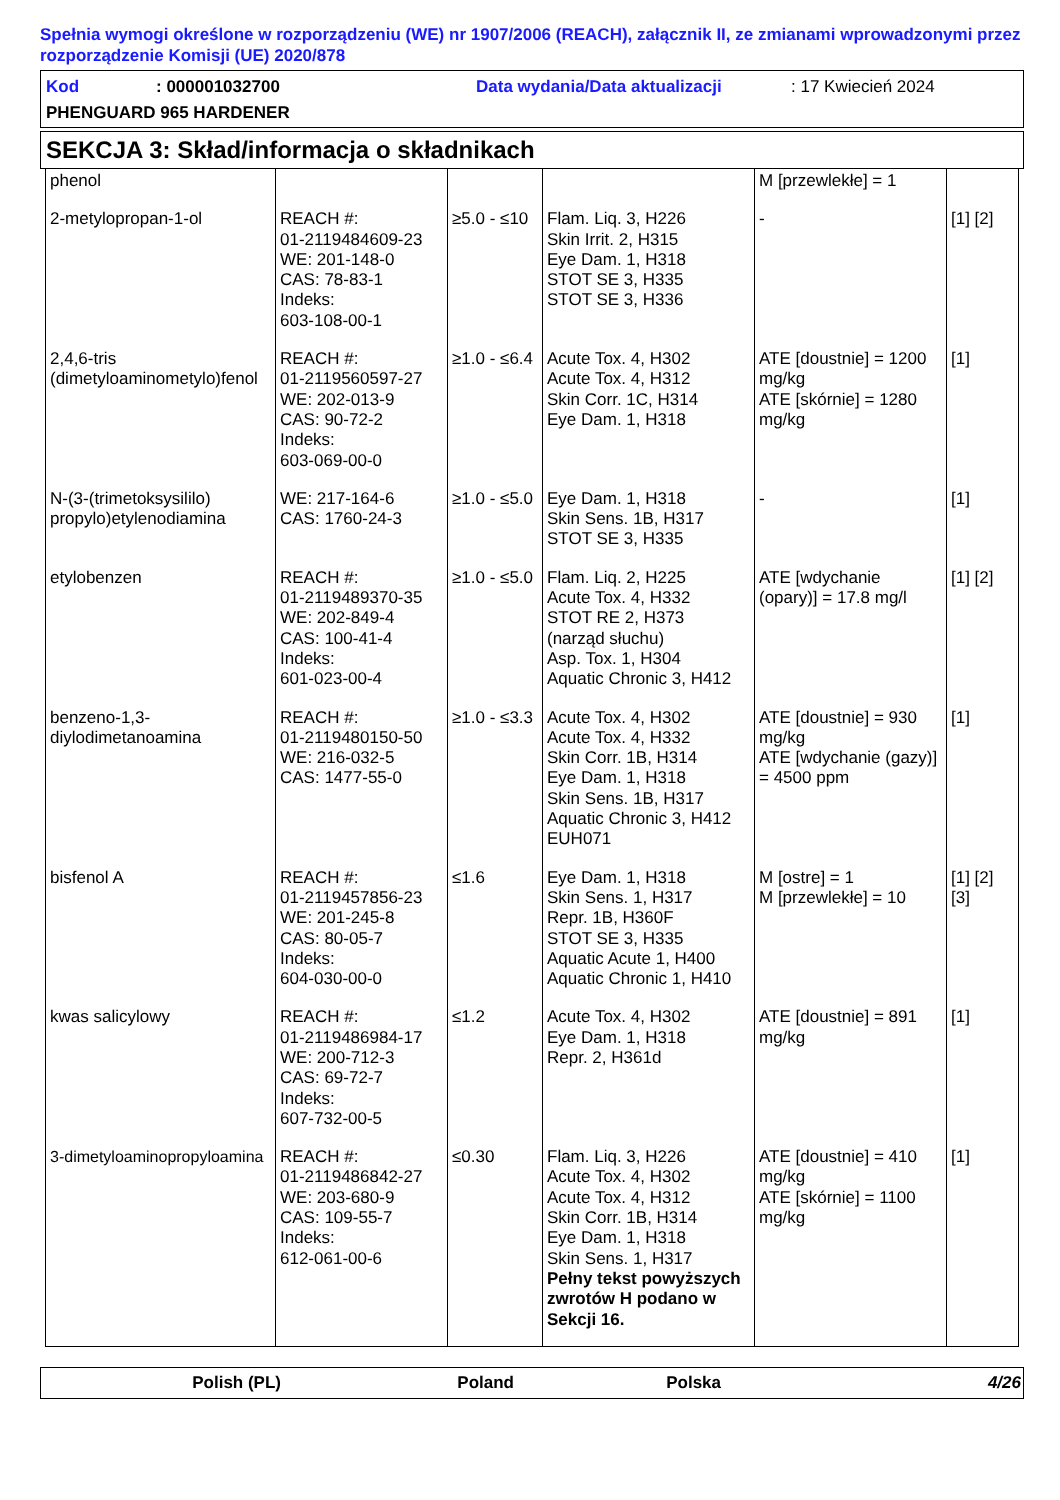Spełnia wymogi określone w rozporządzeniu (WE) nr 1907/2006 (REACH), załącznik II, ze zmianami wprowadzonymi przez rozporządzenie Komisji (UE) 2020/878
Kod: 000001032700 Data wydania/Data aktualizacji: 17 Kwiecień 2024
PHENGUARD 965 HARDENER
SEKCJA 3: Skład/informacja o składnikach
| phenol | | | | M [przewlekłe] = 1 | |
| 2-metylopropan-1-ol | REACH #: 01-2119484609-23 WE: 201-148-0 CAS: 78-83-1 Indeks: 603-108-00-1 | ≥5.0 - ≤10 | Flam. Liq. 3, H226 Skin Irrit. 2, H315 Eye Dam. 1, H318 STOT SE 3, H335 STOT SE 3, H336 | - | [1] [2] |
| 2,4,6-tris (dimetyloaminometylo)fenol | REACH #: 01-2119560597-27 WE: 202-013-9 CAS: 90-72-2 Indeks: 603-069-00-0 | ≥1.0 - ≤6.4 | Acute Tox. 4, H302 Acute Tox. 4, H312 Skin Corr. 1C, H314 Eye Dam. 1, H318 | ATE [doustnie] = 1200 mg/kg ATE [skórnie] = 1280 mg/kg | [1] |
| N-(3-(trimetoksysililo) propylo)etylenodiamina | WE: 217-164-6 CAS: 1760-24-3 | ≥1.0 - ≤5.0 | Eye Dam. 1, H318 Skin Sens. 1B, H317 STOT SE 3, H335 | - | [1] |
| etylobenzen | REACH #: 01-2119489370-35 WE: 202-849-4 CAS: 100-41-4 Indeks: 601-023-00-4 | ≥1.0 - ≤5.0 | Flam. Liq. 2, H225 Acute Tox. 4, H332 STOT RE 2, H373 (narząd słuchu) Asp. Tox. 1, H304 Aquatic Chronic 3, H412 | ATE [wdychanie (opary)] = 17.8 mg/l | [1] [2] |
| benzeno-1,3-diylodimetanoamina | REACH #: 01-2119480150-50 WE: 216-032-5 CAS: 1477-55-0 | ≥1.0 - ≤3.3 | Acute Tox. 4, H302 Acute Tox. 4, H332 Skin Corr. 1B, H314 Eye Dam. 1, H318 Skin Sens. 1B, H317 Aquatic Chronic 3, H412 EUH071 | ATE [doustnie] = 930 mg/kg ATE [wdychanie (gazy)] = 4500 ppm | [1] |
| bisfenol A | REACH #: 01-2119457856-23 WE: 201-245-8 CAS: 80-05-7 Indeks: 604-030-00-0 | ≤1.6 | Eye Dam. 1, H318 Skin Sens. 1, H317 Repr. 1B, H360F STOT SE 3, H335 Aquatic Acute 1, H400 Aquatic Chronic 1, H410 | M [ostre] = 1 M [przewlekłe] = 10 | [1] [2] [3] |
| kwas salicylowy | REACH #: 01-2119486984-17 WE: 200-712-3 CAS: 69-72-7 Indeks: 607-732-00-5 | ≤1.2 | Acute Tox. 4, H302 Eye Dam. 1, H318 Repr. 2, H361d | ATE [doustnie] = 891 mg/kg | [1] |
| 3-dimetyloaminopropyloamina | REACH #: 01-2119486842-27 WE: 203-680-9 CAS: 109-55-7 Indeks: 612-061-00-6 | ≤0.30 | Flam. Liq. 3, H226 Acute Tox. 4, H302 Acute Tox. 4, H312 Skin Corr. 1B, H314 Eye Dam. 1, H318 Skin Sens. 1, H317 Pełny tekst powyższych zwrotów H podano w Sekcji 16. | ATE [doustnie] = 410 mg/kg ATE [skórnie] = 1100 mg/kg | [1] |
Polish (PL) Poland Polska 4/26